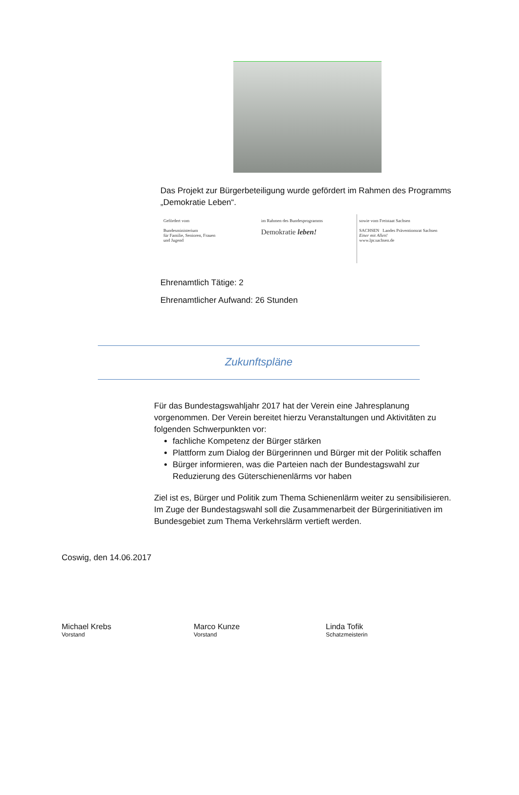Das Projekt zur Bürgerbeteiligung wurde gefördert im Rahmen des Programms „Demokratie Leben“.
Gefördert vom
Bundesministerium
für Familie, Senioren, Frauen
und Jugend
im Rahmen des Bundesprogramms
Demokratie leben!
sowie vom Freistaat Sachsen
SACHSEN Landes Präventionsrat Sachsen
Einer mit Allen!
www.lpr.sachsen.de
Ehrenamtlich Tätige: 2
Ehrenamtlicher Aufwand: 26 Stunden
Zukunftspläne
Für das Bundestagswahljahr 2017 hat der Verein eine Jahresplanung vorgenommen. Der Verein bereitet hierzu Veranstaltungen und Aktivitäten zu folgenden Schwerpunkten vor:
fachliche Kompetenz der Bürger stärken
Plattform zum Dialog der Bürgerinnen und Bürger mit der Politik schaffen
Bürger informieren, was die Parteien nach der Bundestagswahl zur Reduzierung des Güterschienenlärms vor haben
Ziel ist es, Bürger und Politik zum Thema Schienenlärm weiter zu sensibilisieren. Im Zuge der Bundestagswahl soll die Zusammenarbeit der Bürgerinitiativen im Bundesgebiet zum Thema Verkehrslärm vertieft werden.
Coswig, den 14.06.2017
Michael Krebs
Vorstand
Marco Kunze
Vorstand
Linda Tofik
Schatzmeisterin